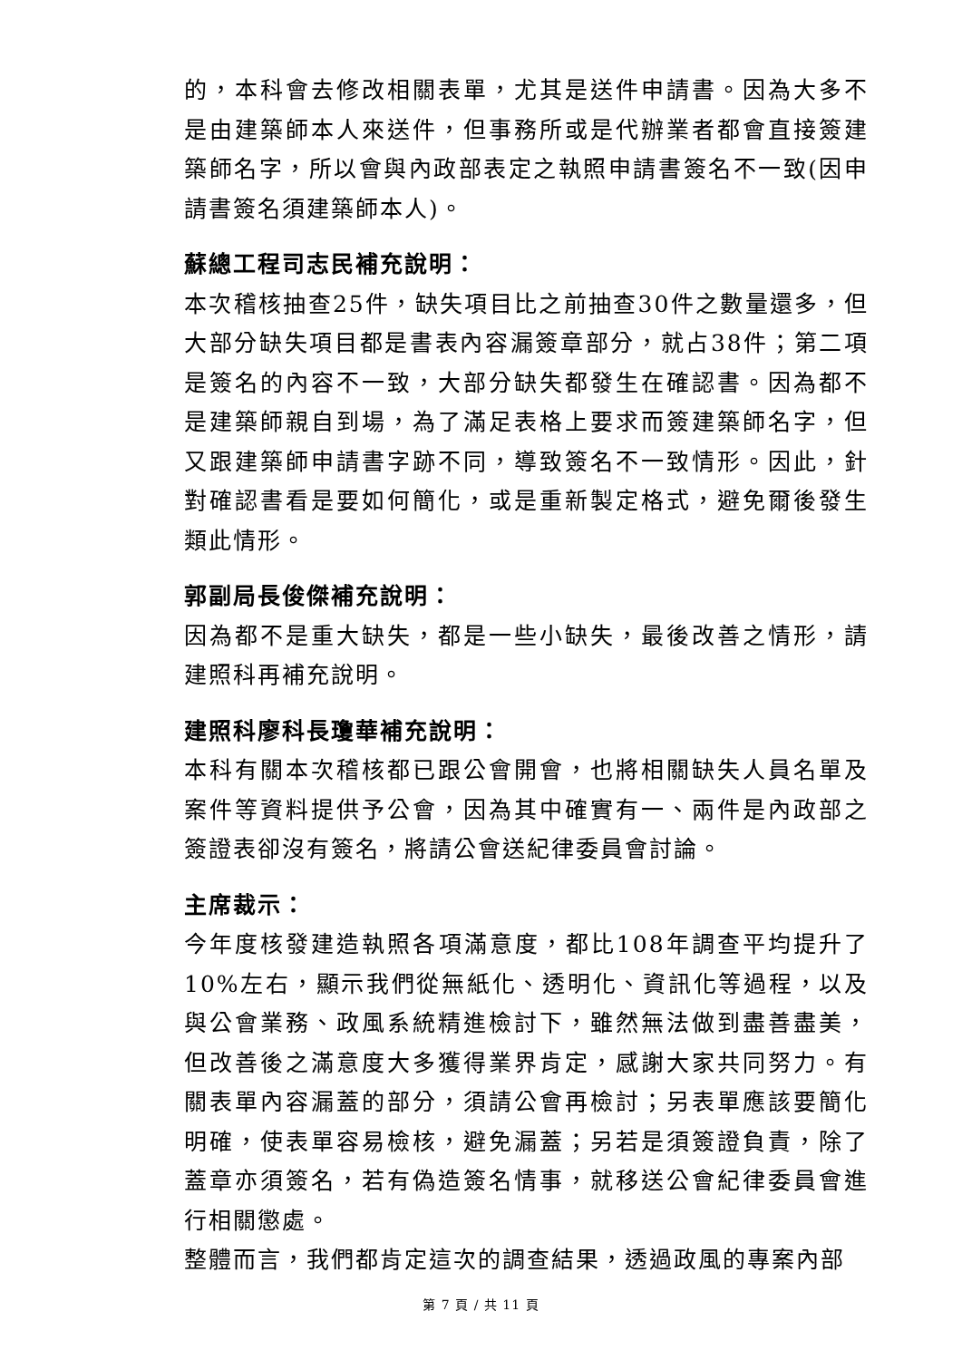的，本科會去修改相關表單，尤其是送件申請書。因為大多不是由建築師本人來送件，但事務所或是代辦業者都會直接簽建築師名字，所以會與內政部表定之執照申請書簽名不一致(因申請書簽名須建築師本人)。
蘇總工程司志民補充說明：
本次稽核抽查25件，缺失項目比之前抽查30件之數量還多，但大部分缺失項目都是書表內容漏簽章部分，就占38件；第二項是簽名的內容不一致，大部分缺失都發生在確認書。因為都不是建築師親自到場，為了滿足表格上要求而簽建築師名字，但又跟建築師申請書字跡不同，導致簽名不一致情形。因此，針對確認書看是要如何簡化，或是重新製定格式，避免爾後發生類此情形。
郭副局長俊傑補充說明：
因為都不是重大缺失，都是一些小缺失，最後改善之情形，請建照科再補充說明。
建照科廖科長瓊華補充說明：
本科有關本次稽核都已跟公會開會，也將相關缺失人員名單及案件等資料提供予公會，因為其中確實有一、兩件是內政部之簽證表卻沒有簽名，將請公會送紀律委員會討論。
主席裁示：
今年度核發建造執照各項滿意度，都比108年調查平均提升了10%左右，顯示我們從無紙化、透明化、資訊化等過程，以及與公會業務、政風系統精進檢討下，雖然無法做到盡善盡美，但改善後之滿意度大多獲得業界肯定，感謝大家共同努力。有關表單內容漏蓋的部分，須請公會再檢討；另表單應該要簡化明確，使表單容易檢核，避免漏蓋；另若是須簽證負責，除了蓋章亦須簽名，若有偽造簽名情事，就移送公會紀律委員會進行相關懲處。
整體而言，我們都肯定這次的調查結果，透過政風的專案內部
第 7 頁 / 共 11 頁